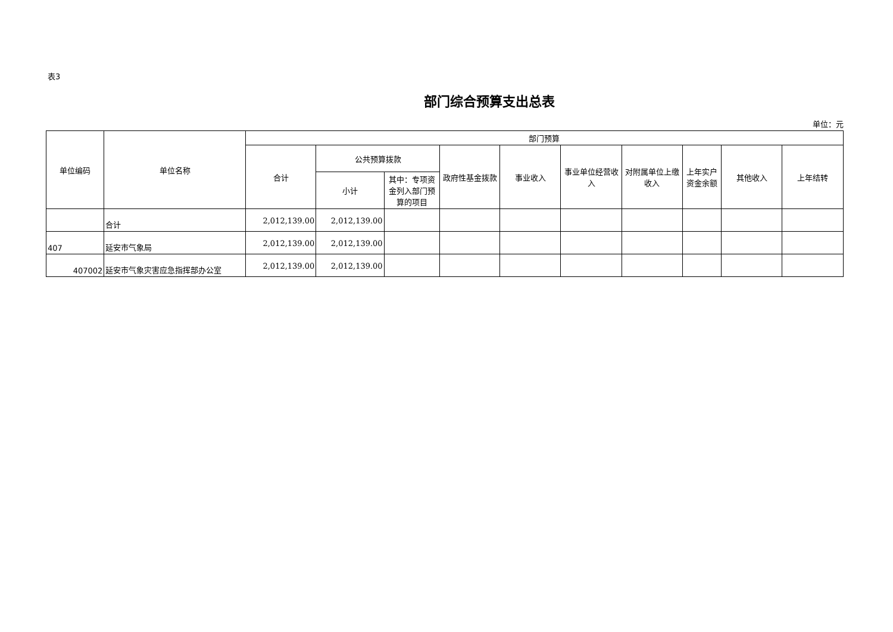表3
部门综合预算支出总表
单位：元
| 单位编码 | 单位名称 | 部门预算 | | | | | | | | | |
| --- | --- | --- | --- | --- | --- | --- | --- | --- | --- | --- | --- |
| | | 合计 | 公共预算拨款 | | 政府性基金拨款 | 事业收入 | 事业单位经营收入 | 对附属单位上缴收入 | 上年实户资金余额 | 其他收入 | 上年结转 |
| | | | 小计 | 其中：专项资金列入部门预算的项目 | | | | | | | |
| | 合计 | 2,012,139.00 | 2,012,139.00 | | | | | | | | |
| 407 | 延安市气象局 | 2,012,139.00 | 2,012,139.00 | | | | | | | | |
| 407002 | 延安市气象灾害应急指挥部办公室 | 2,012,139.00 | 2,012,139.00 | | | | | | | | |